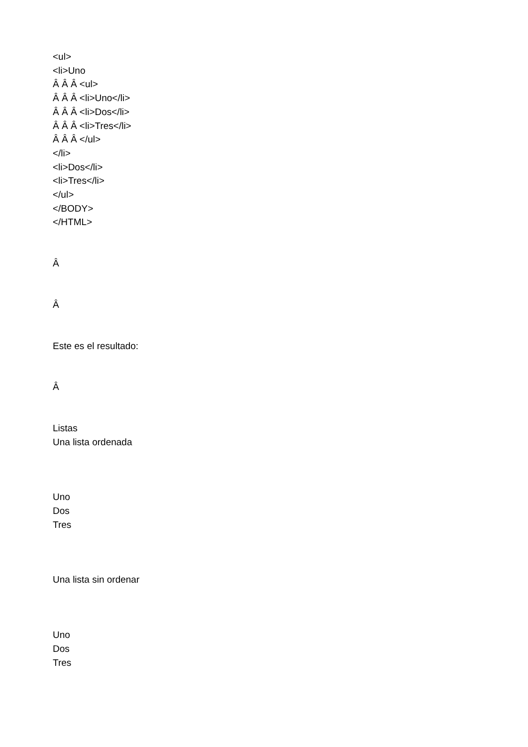<ul>
<li>Uno
Â Â Â <ul>
Â Â Â <li>Uno</li>
Â Â Â <li>Dos</li>
Â Â Â <li>Tres</li>
Â Â Â </ul>
</li>
<li>Dos</li>
<li>Tres</li>
</ul>
</BODY>
</HTML>
Â
Â
Este es el resultado:
Â
Listas
Una lista ordenada
Uno
Dos
Tres
Una lista sin ordenar
Uno
Dos
Tres